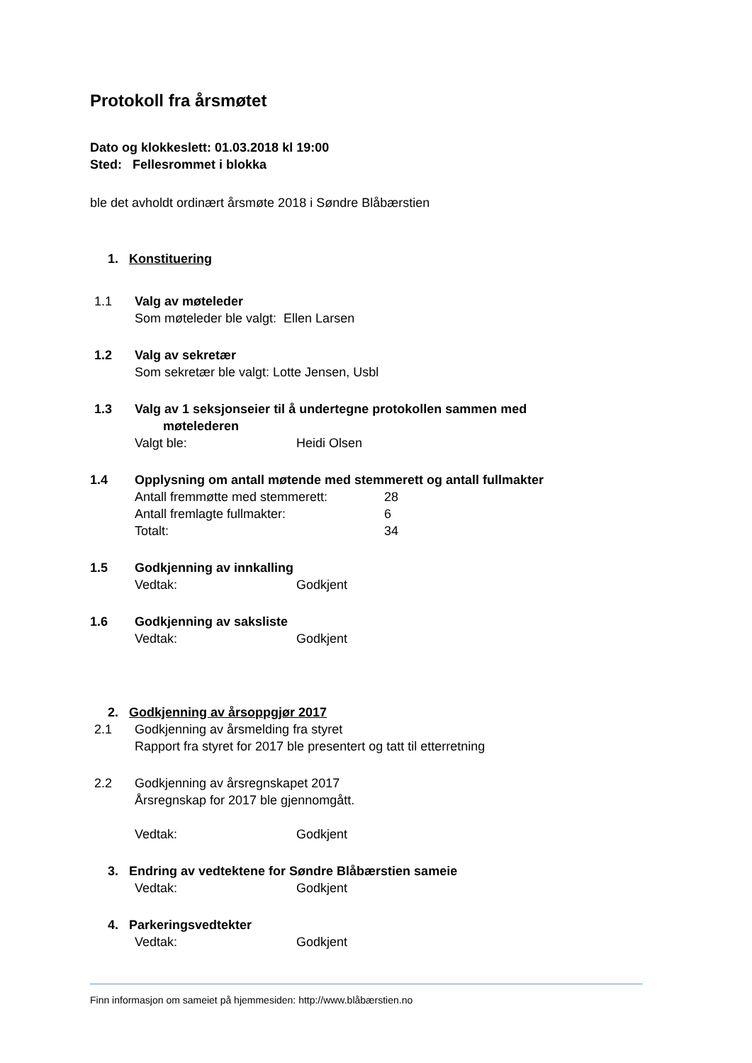Protokoll fra årsmøtet
Dato og klokkeslett: 01.03.2018 kl 19:00
Sted: Fellesrommet i blokka
ble det avholdt ordinært årsmøte 2018 i Søndre Blåbærstien
1. Konstituering
1.1 Valg av møteleder
Som møteleder ble valgt: Ellen Larsen
1.2 Valg av sekretær
Som sekretær ble valgt: Lotte Jensen, Usbl
1.3 Valg av 1 seksjonseier til å undertegne protokollen sammen med
møtelederen
Valgt ble: Heidi Olsen
1.4 Opplysning om antall møtende med stemmerett og antall fullmakter
Antall fremmøtte med stemmerett: 28
Antall fremlagte fullmakter: 6
Totalt: 34
1.5 Godkjenning av innkalling
Vedtak: Godkjent
1.6 Godkjenning av saksliste
Vedtak: Godkjent
2. Godkjenning av årsoppgjør 2017
2.1 Godkjenning av årsmelding fra styret
Rapport fra styret for 2017 ble presentert og tatt til etterretning
2.2 Godkjenning av årsregnskapet 2017
Årsregnskap for 2017 ble gjennomgått.
Vedtak: Godkjent
3. Endring av vedtektene for Søndre Blåbærstien sameie
Vedtak: Godkjent
4. Parkeringsvedtekter
Vedtak: Godkjent
Finn informasjon om sameiet på hjemmesiden: http://www.blåbærstien.no